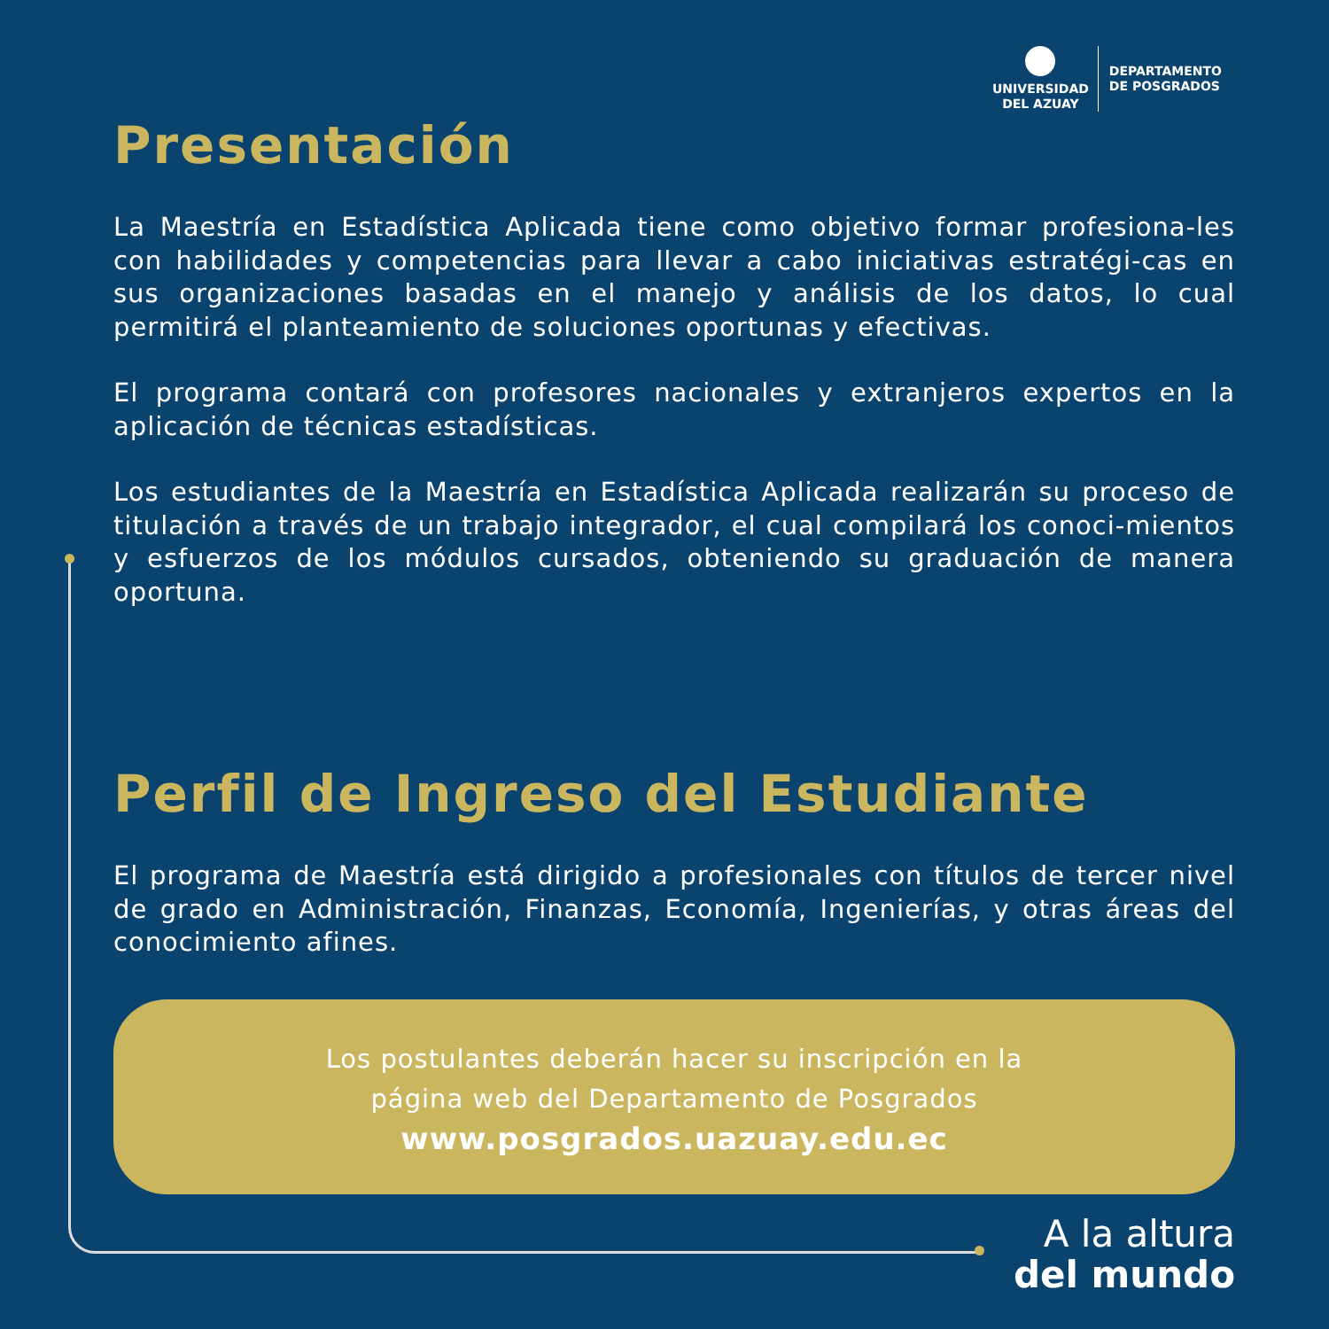UNIVERSIDAD
DEL AZUAY
DEPARTAMENTO
DE POSGRADOS
Presentación
La Maestría en Estadística Aplicada tiene como objetivo formar profesiona-les con habilidades y competencias para llevar a cabo iniciativas estratégi-cas en sus organizaciones basadas en el manejo y análisis de los datos, lo cual permitirá el planteamiento de soluciones oportunas y efectivas.
El programa contará con profesores nacionales y extranjeros expertos en la aplicación de técnicas estadísticas.
Los estudiantes de la Maestría en Estadística Aplicada realizarán su proceso de titulación a través de un trabajo integrador, el cual compilará los conoci-mientos y esfuerzos de los módulos cursados, obteniendo su graduación de manera oportuna.
Perfil de Ingreso del Estudiante
El programa de Maestría está dirigido a profesionales con títulos de tercer nivel de grado en Administración, Finanzas, Economía, Ingenierías, y otras áreas del conocimiento afines.
Los postulantes deberán hacer su inscripción en la
página web del Departamento de Posgrados
www.posgrados.uazuay.edu.ec
A la altura
del mundo